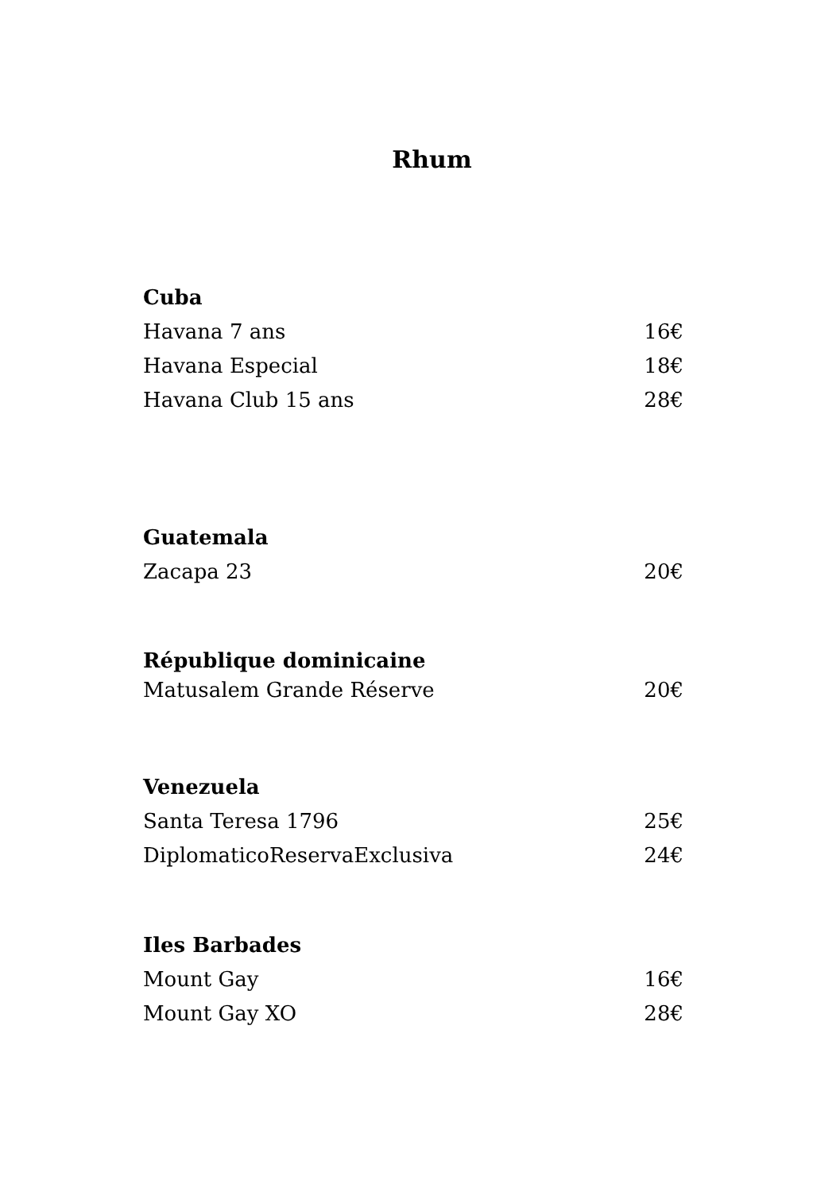Rhum
Cuba
Havana 7 ans 16€
Havana Especial 18€
Havana Club 15 ans 28€
Guatemala
Zacapa 23 20€
République dominicaine
Matusalem Grande Réserve 20€
Venezuela
Santa Teresa 1796 25€
DiplomaticoReservaExclusiva 24€
Iles Barbades
Mount Gay 16€
Mount Gay XO 28€